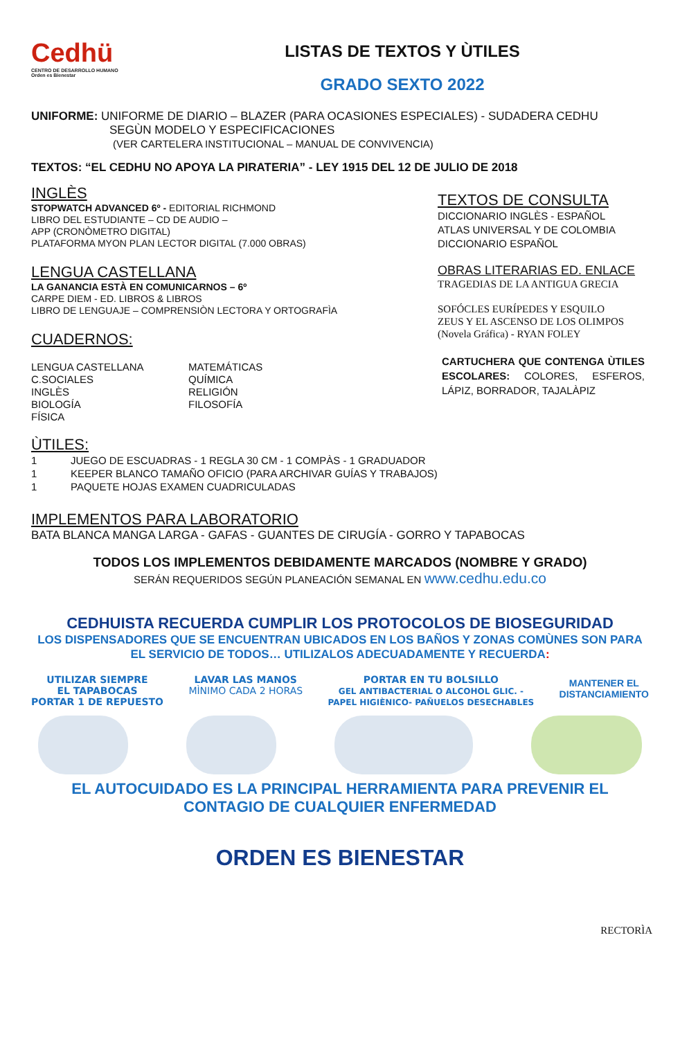Cedhü
CENTRO DE DESARROLLO HUMANO
Orden es Bienestar
LISTAS DE TEXTOS Y ÙTILES
GRADO SEXTO 2022
UNIFORME: UNIFORME DE DIARIO – BLAZER (PARA OCASIONES ESPECIALES) - SUDADERA CEDHU
SEGÙN MODELO Y ESPECIFICACIONES
(VER CARTELERA INSTITUCIONAL – MANUAL DE CONVIVENCIA)
TEXTOS: “EL CEDHU NO APOYA LA PIRATERIA” - LEY 1915 DEL 12 DE JULIO DE 2018
INGLÈS
STOPWATCH ADVANCED 6º - EDITORIAL RICHMOND
LIBRO DEL ESTUDIANTE – CD DE AUDIO –
APP (CRONÒMETRO DIGITAL)
PLATAFORMA MYON PLAN LECTOR DIGITAL (7.000 OBRAS)
LENGUA CASTELLANA
LA GANANCIA ESTÀ EN COMUNICARNOS – 6º
CARPE DIEM - ED. LIBROS & LIBROS
LIBRO DE LENGUAJE – COMPRENSIÒN LECTORA Y ORTOGRAFÌA
CUADERNOS:
LENGUA CASTELLANA
C.SOCIALES
INGLÈS
BIOLOGÍA
FÍSICA
MATEMÁTICAS
QUÍMICA
RELIGIÓN
FILOSOFÍA
TEXTOS DE CONSULTA
DICCIONARIO INGLÈS - ESPAÑOL
ATLAS UNIVERSAL Y DE COLOMBIA
DICCIONARIO ESPAÑOL
OBRAS LITERARIAS ED. ENLACE
TRAGEDIAS DE LA ANTIGUA GRECIA
SOFÓCLES EURÍPEDES Y ESQUILO
ZEUS Y EL ASCENSO DE LOS OLIMPOS
(Novela Gráfica) - RYAN FOLEY
CARTUCHERA QUE CONTENGA ÙTILES ESCOLARES: COLORES, ESFEROS, LÁPIZ, BORRADOR, TAJALÀPIZ
ÙTILES:
1 JUEGO DE ESCUADRAS - 1 REGLA 30 CM - 1 COMPÀS - 1 GRADUADOR
1 KEEPER BLANCO TAMAÑO OFICIO (PARA ARCHIVAR GUÍAS Y TRABAJOS)
1 PAQUETE HOJAS EXAMEN CUADRICULADAS
IMPLEMENTOS PARA LABORATORIO
BATA BLANCA MANGA LARGA - GAFAS - GUANTES DE CIRUGÍA - GORRO Y TAPABOCAS
TODOS LOS IMPLEMENTOS DEBIDAMENTE MARCADOS (NOMBRE Y GRADO)
SERÁN REQUERIDOS SEGÚN PLANEACIÓN SEMANAL EN www.cedhu.edu.co
CEDHUISTA RECUERDA CUMPLIR LOS PROTOCOLOS DE BIOSEGURIDAD
LOS DISPENSADORES QUE SE ENCUENTRAN UBICADOS EN LOS BAÑOS Y ZONAS COMÙNES SON PARA EL SERVICIO DE TODOS… UTILIZALOS ADECUADAMENTE Y RECUERDA:
UTILIZAR SIEMPRE
EL TAPABOCAS
PORTAR 1 DE REPUESTO
LAVAR LAS MANOS
MÌNIMO CADA 2 HORAS
PORTAR EN TU BOLSILLO
GEL ANTIBACTERIAL O ALCOHOL GLIC. -
PAPEL HIGIÈNICO- PAÑUELOS DESECHABLES
MANTENER EL
DISTANCIAMIENTO
EL AUTOCUIDADO ES LA PRINCIPAL HERRAMIENTA PARA PREVENIR EL CONTAGIO DE CUALQUIER ENFERMEDAD
ORDEN ES BIENESTAR
RECTORÌA